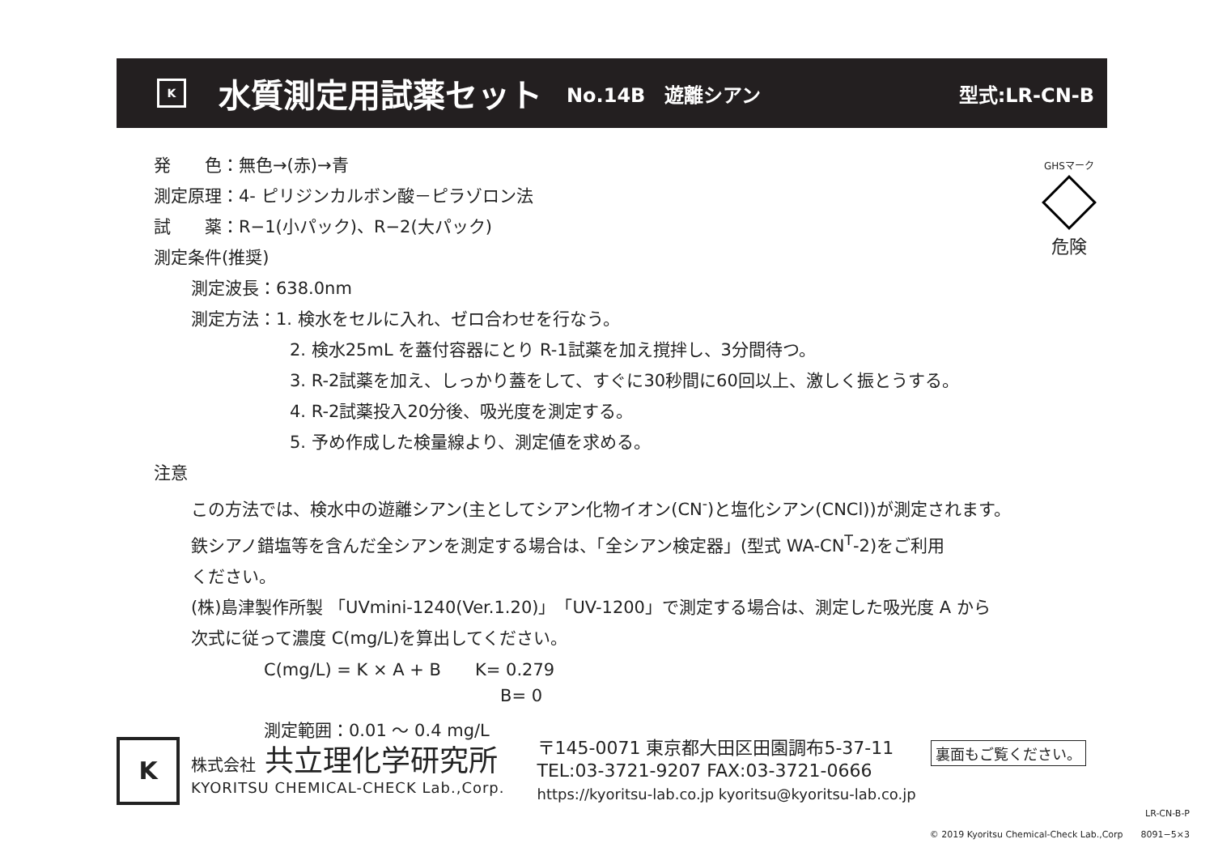K
水質測定用試薬セット No.14B　遊離シアン 型式:LR-CN-B
GHSマーク
危険
発　　色：無色→(赤)→青
測定原理：4- ピリジンカルボン酸－ピラゾロン法
試　　薬：R−1(小パック)、R−2(大パック)
測定条件(推奨)
測定波長：638.0nm
測定方法：1. 検水をセルに入れ、ゼロ合わせを行なう。
2. 検水25mL を蓋付容器にとり R-1試薬を加え撹拌し、3分間待つ。
3. R-2試薬を加え、しっかり蓋をして、すぐに30秒間に60回以上、激しく振とうする。
4. R-2試薬投入20分後、吸光度を測定する。
5. 予め作成した検量線より、測定値を求める。
注意
この方法では、検水中の遊離シアン(主としてシアン化物イオン(CN<sup>-</sup>)と塩化シアン(CNCl))が測定されます。
鉄シアノ錯塩等を含んだ全シアンを測定する場合は、「全シアン検定器」(型式 WA-CN<sup>T</sup>-2)をご利用
ください。
(株)島津製作所製 「UVmini-1240(Ver.1.20)」「UV-1200」で測定する場合は、測定した吸光度 A から
次式に従って濃度 C(mg/L)を算出してください。
C(mg/L) = K × A + B　　K= 0.279
B= 0
測定範囲：0.01 ～ 0.4 mg/L
K
株式会社 共立理化学研究所
KYORITSU CHEMICAL-CHECK Lab.,Corp.
〒145-0071 東京都大田区田園調布5-37-11
TEL:03-3721-9207 FAX:03-3721-0666
https://kyoritsu-lab.co.jp kyoritsu@kyoritsu-lab.co.jp
裏面もご覧ください。
LR-CN-B-P
© 2019 Kyoritsu Chemical-Check Lab.,Corp　　8091−5×3